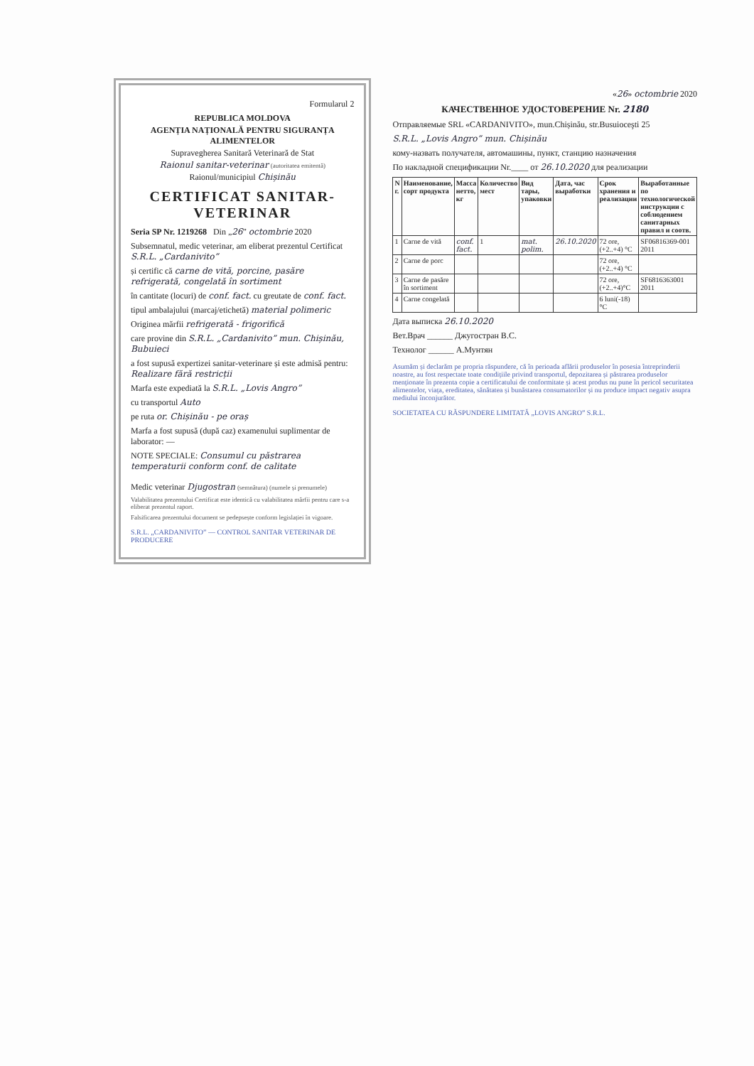Formularul 2
REPUBLICA MOLDOVA
AGENȚIA NAȚIONALĂ PENTRU SIGURANȚA ALIMENTELOR
Supravegherea Sanitară Veterinară de Stat
Raionul sanitar-veterinar (autoritatea emitentă)
Raionul/municipiul Chișinău
CERTIFICAT SANITAR-VETERINAR
Seria SP Nr. 1219268 Din „26” octombrie 2020
Subsemnatul, medic veterinar, am eliberat prezentul Certificat S.R.L. „Cardanivito”
și certific că carne de vită, porcine, pasăre refrigerată, congelată în sortiment
în cantitate (locuri) de conf. fact. cu greutate de conf. fact.
tipul ambalajului (marcaj/etichetă) material polimeric
Originea mărfii refrigerată - frigorifică
care provine din S.R.L. „Cardanivito” mun. Chișinău, Bubuieci
a fost supusă expertizei sanitar-veterinare și este admisă pentru: Realizare fără restricții
Marfa este expediată la S.R.L. „Lovis Angro”
cu transportul Auto
pe ruta or. Chișinău - pe oraș
Marfa a fost supusă (după caz) examenului suplimentar de laborator: —
NOTE SPECIALE: Consumul cu păstrarea temperaturii conform conf. de calitate
Medic veterinar Djugostran (semnătura) (numele și prenumele)
Valabilitatea prezentului Certificat este identică cu valabilitatea mărfii pentru care s-a eliberat prezentul raport.
Falsificarea prezentului document se pedepsește conform legislației în vigoare.
S.R.L. „CARDANIVITO” — CONTROL SANITAR VETERINAR DE PRODUCERE
«26» octombrie 2020
КАЧЕСТВЕННОЕ УДОСТОВЕРЕНИЕ Nr. 2180
Отправляемые SRL «CARDANIVITO», mun.Chișinău, str.Busuioceşti 25
S.R.L. „Lovis Angro” mun. Chișinău
кому-назвать получателя, автомашины, пункт, станцию назначения
По накладной спецификации Nr.____ от 26.10.2020 для реализации
| N г. | Наименование, сорт продукта | Масса нетто, кг | Количество мест | Вид тары, упаковки | Дата, час выработки | Срок хранения и реализации | Выработанные по технологической инструкции с соблюдением санитарных правил и соотв. |
| --- | --- | --- | --- | --- | --- | --- | --- |
| 1 | Carne de vită | conf. fact. | 1 | mat. polim. | 26.10.2020 | 72 ore,(+2..+4) °C | SF06816369-001 2011 |
| 2 | Carne de porc | | | | | 72 ore,(+2..+4) °C | |
| 3 | Carne de pasăre în sortiment | | | | | 72 ore,(+2..+4)°C | SF6816363001 2011 |
| 4 | Carne congelată | | | | | 6 luni(-18)°C | |
Дата выписка 26.10.2020
Вет.Врач ______ Джугостран В.С.
Технолог ______ А.Мунтян
Asumăm și declarăm pe propria răspundere, că în perioada aflării produselor în posesia întreprinderii noastre, au fost respectate toate condițiile privind transportul, depozitarea și păstrarea produselor menționate în prezenta copie a certificatului de conformitate și acest produs nu pune în pericol securitatea alimentelor, viața, ereditatea, sănătatea și bunăstarea consumatorilor și nu produce impact negativ asupra mediului înconjurător.
SOCIETATEA CU RĂSPUNDERE LIMITATĂ „LOVIS ANGRO” S.R.L.